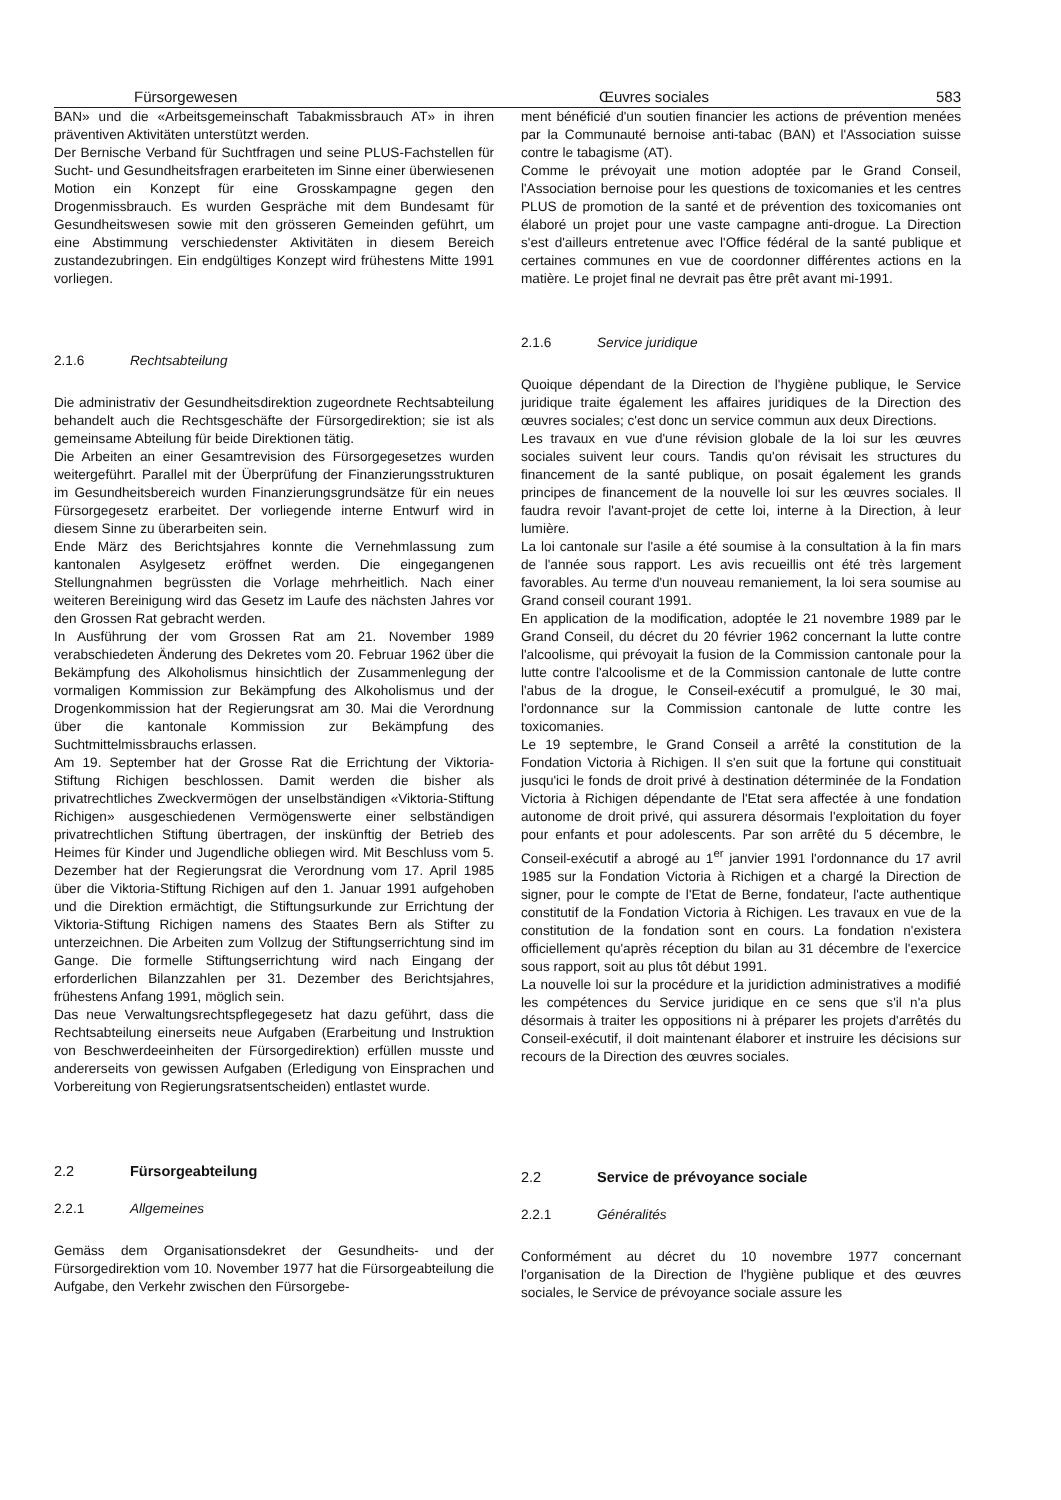Fürsorgewesen Œuvres sociales 583
BAN» und die «Arbeitsgemeinschaft Tabakmissbrauch AT» in ihren präventiven Aktivitäten unterstützt werden.
Der Bernische Verband für Suchtfragen und seine PLUS-Fachstellen für Sucht- und Gesundheitsfragen erarbeiteten im Sinne einer überwiesenen Motion ein Konzept für eine Grosskampagne gegen den Drogenmissbrauch. Es wurden Gespräche mit dem Bundesamt für Gesundheitswesen sowie mit den grösseren Gemeinden geführt, um eine Abstimmung verschiedenster Aktivitäten in diesem Bereich zustandezubringen. Ein endgültiges Konzept wird frühestens Mitte 1991 vorliegen.
2.1.6 Rechtsabteilung
Die administrativ der Gesundheitsdirektion zugeordnete Rechtsabteilung behandelt auch die Rechtsgeschäfte der Fürsorgedirektion; sie ist als gemeinsame Abteilung für beide Direktionen tätig.
Die Arbeiten an einer Gesamtrevision des Fürsorgegesetzes wurden weitergeführt. Parallel mit der Überprüfung der Finanzierungsstrukturen im Gesundheitsbereich wurden Finanzierungsgrundsätze für ein neues Fürsorgegesetz erarbeitet. Der vorliegende interne Entwurf wird in diesem Sinne zu überarbeiten sein.
Ende März des Berichtsjahres konnte die Vernehmlassung zum kantonalen Asylgesetz eröffnet werden. Die eingegangenen Stellungnahmen begrüssten die Vorlage mehrheitlich. Nach einer weiteren Bereinigung wird das Gesetz im Laufe des nächsten Jahres vor den Grossen Rat gebracht werden.
In Ausführung der vom Grossen Rat am 21. November 1989 verabschiedeten Änderung des Dekretes vom 20. Februar 1962 über die Bekämpfung des Alkoholismus hinsichtlich der Zusammenlegung der vormaligen Kommission zur Bekämpfung des Alkoholismus und der Drogenkommission hat der Regierungsrat am 30. Mai die Verordnung über die kantonale Kommission zur Bekämpfung des Suchtmittelmissbrauchs erlassen.
Am 19. September hat der Grosse Rat die Errichtung der Viktoria-Stiftung Richigen beschlossen. Damit werden die bisher als privatrechtliches Zweckvermögen der unselbständigen «Viktoria-Stiftung Richigen» ausgeschiedenen Vermögenswerte einer selbständigen privatrechtlichen Stiftung übertragen, der inskünftig der Betrieb des Heimes für Kinder und Jugendliche obliegen wird. Mit Beschluss vom 5. Dezember hat der Regierungsrat die Verordnung vom 17. April 1985 über die Viktoria-Stiftung Richigen auf den 1. Januar 1991 aufgehoben und die Direktion ermächtigt, die Stiftungsurkunde zur Errichtung der Viktoria-Stiftung Richigen namens des Staates Bern als Stifter zu unterzeichnen. Die Arbeiten zum Vollzug der Stiftungserrichtung sind im Gange. Die formelle Stiftungserrichtung wird nach Eingang der erforderlichen Bilanzzahlen per 31. Dezember des Berichtsjahres, frühestens Anfang 1991, möglich sein.
Das neue Verwaltungsrechtspflegegesetz hat dazu geführt, dass die Rechtsabteilung einerseits neue Aufgaben (Erarbeitung und Instruktion von Beschwerdeeinheiten der Fürsorgedirektion) erfüllen musste und andererseits von gewissen Aufgaben (Erledigung von Einsprachen und Vorbereitung von Regierungsratsentscheiden) entlastet wurde.
2.2 Fürsorgeabteilung
2.2.1 Allgemeines
Gemäss dem Organisationsdekret der Gesundheits- und der Fürsorgedirektion vom 10. November 1977 hat die Fürsorgeabteilung die Aufgabe, den Verkehr zwischen den Fürsorgebe-
ment bénéficié d'un soutien financier les actions de prévention menées par la Communauté bernoise anti-tabac (BAN) et l'Association suisse contre le tabagisme (AT).
Comme le prévoyait une motion adoptée par le Grand Conseil, l'Association bernoise pour les questions de toxicomanies et les centres PLUS de promotion de la santé et de prévention des toxicomanies ont élaboré un projet pour une vaste campagne anti-drogue. La Direction s'est d'ailleurs entretenue avec l'Office fédéral de la santé publique et certaines communes en vue de coordonner différentes actions en la matière. Le projet final ne devrait pas être prêt avant mi-1991.
2.1.6 Service juridique
Quoique dépendant de la Direction de l'hygiène publique, le Service juridique traite également les affaires juridiques de la Direction des œuvres sociales; c'est donc un service commun aux deux Directions.
Les travaux en vue d'une révision globale de la loi sur les œuvres sociales suivent leur cours. Tandis qu'on révisait les structures du financement de la santé publique, on posait également les grands principes de financement de la nouvelle loi sur les œuvres sociales. Il faudra revoir l'avant-projet de cette loi, interne à la Direction, à leur lumière.
La loi cantonale sur l'asile a été soumise à la consultation à la fin mars de l'année sous rapport. Les avis recueillis ont été très largement favorables. Au terme d'un nouveau remaniement, la loi sera soumise au Grand conseil courant 1991.
En application de la modification, adoptée le 21 novembre 1989 par le Grand Conseil, du décret du 20 février 1962 concernant la lutte contre l'alcoolisme, qui prévoyait la fusion de la Commission cantonale pour la lutte contre l'alcoolisme et de la Commission cantonale de lutte contre l'abus de la drogue, le Conseil-exécutif a promulgué, le 30 mai, l'ordonnance sur la Commission cantonale de lutte contre les toxicomanies.
Le 19 septembre, le Grand Conseil a arrêté la constitution de la Fondation Victoria à Richigen. Il s'en suit que la fortune qui constituait jusqu'ici le fonds de droit privé à destination déterminée de la Fondation Victoria à Richigen dépendante de l'Etat sera affectée à une fondation autonome de droit privé, qui assurera désormais l'exploitation du foyer pour enfants et pour adolescents. Par son arrêté du 5 décembre, le Conseil-exécutif a abrogé au 1<sup>er</sup> janvier 1991 l'ordonnance du 17 avril 1985 sur la Fondation Victoria à Richigen et a chargé la Direction de signer, pour le compte de l'Etat de Berne, fondateur, l'acte authentique constitutif de la Fondation Victoria à Richigen. Les travaux en vue de la constitution de la fondation sont en cours. La fondation n'existera officiellement qu'après réception du bilan au 31 décembre de l'exercice sous rapport, soit au plus tôt début 1991.
La nouvelle loi sur la procédure et la juridiction administratives a modifié les compétences du Service juridique en ce sens que s'il n'a plus désormais à traiter les oppositions ni à préparer les projets d'arrêtés du Conseil-exécutif, il doit maintenant élaborer et instruire les décisions sur recours de la Direction des œuvres sociales.
2.2 Service de prévoyance sociale
2.2.1 Généralités
Conformément au décret du 10 novembre 1977 concernant l'organisation de la Direction de l'hygiène publique et des œuvres sociales, le Service de prévoyance sociale assure les